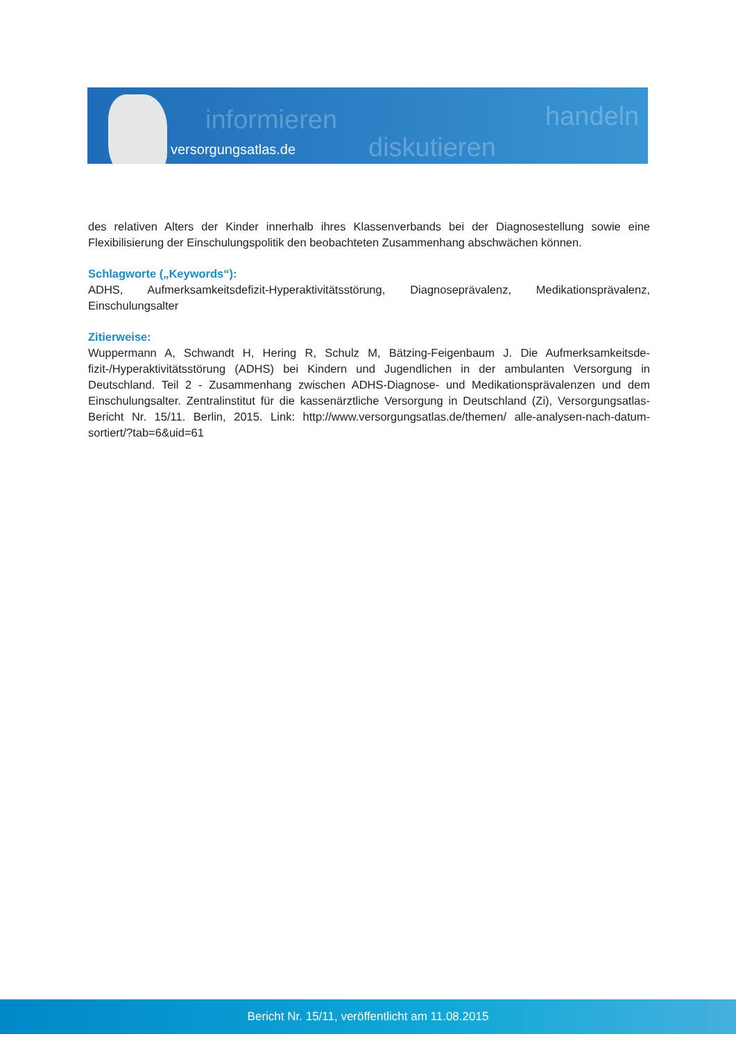informieren
diskutieren
handeln
versorgungsatlas.de
des relativen Alters der Kinder innerhalb ihres Klassenverbands bei der Diagnosestellung sowie eine Flexibilisierung der Einschulungspolitik den beobachteten Zusammenhang abschwächen können.
Schlagworte („Keywords“):
ADHS, Aufmerksamkeitsdefizit-Hyperaktivitätsstörung, Diagnoseprävalenz, Medikationsprävalenz, Einschulungsalter
Zitierweise:
Wuppermann A, Schwandt H, Hering R, Schulz M, Bätzing-Feigenbaum J. Die Aufmerksamkeitsde-fizit-/Hyperaktivitätsstörung (ADHS) bei Kindern und Jugendlichen in der ambulanten Versorgung in Deutschland. Teil 2 - Zusammenhang zwischen ADHS-Diagnose- und Medikationsprävalenzen und dem Einschulungsalter. Zentralinstitut für die kassenärztliche Versorgung in Deutschland (Zi), Versorgungsatlas-Bericht Nr. 15/11. Berlin, 2015. Link: http://www.versorgungsatlas.de/themen/ alle-analysen-nach-datum-sortiert/?tab=6&uid=61
Bericht Nr. 15/11, veröffentlicht am 11.08.2015